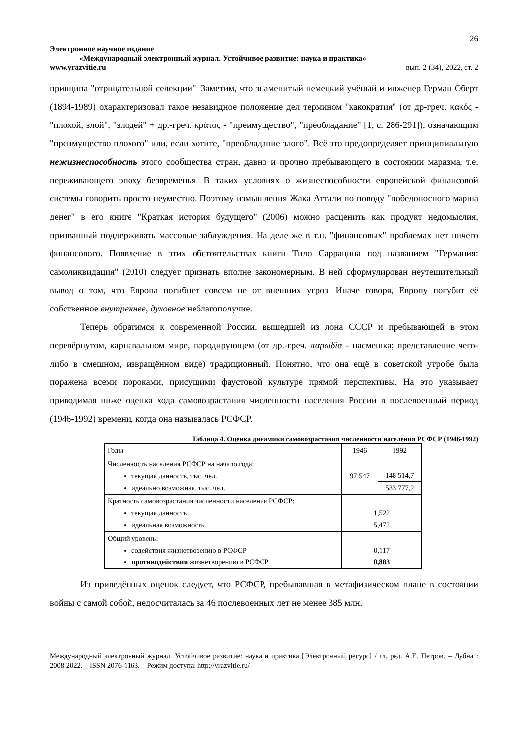26
Электронное научное издание
«Международный электронный журнал. Устойчивое развитие: наука и практика»
www.yrazvitie.ru вып. 2 (34), 2022, ст. 2
принципа "отрицательной селекции". Заметим, что знаменитый немецкий учёный и инженер Герман Оберт (1894-1989) охарактеризовал такое незавидное положение дел термином "какократия" (от др-греч. κακός - "плохой, злой", "злодей" + др.-греч. κράτος - "преимущество", "преобладание" [1, с. 286-291]), означающим "преимущество плохого" или, если хотите, "преобладание злого". Всё это предопределяет принципиальную нежизнеспособность этого сообщества стран, давно и прочно пребывающего в состоянии маразма, т.е. переживающего эпоху безвременья. В таких условиях о жизнеспособности европейской финансовой системы говорить просто неуместно. Поэтому измышления Жака Аттали по поводу "победоносного марша денег" в его книге "Краткая история будущего" (2006) можно расценить как продукт недомыслия, призванный поддерживать массовые заблуждения. На деле же в т.н. "финансовых" проблемах нет ничего финансового. Появление в этих обстоятельствах книги Тило Саррацина под названием "Германия: самоликвидация" (2010) следует признать вполне закономерным. В ней сформулирован неутешительный вывод о том, что Европа погибнет совсем не от внешних угроз. Иначе говоря, Европу погубит её собственное внутреннее, духовное неблагополучие.
Теперь обратимся к современной России, вышедшей из лона СССР и пребывающей в этом перевёрнутом, карнавальном мире, пародирующем (от др.-греч. παρωδία - насмешка; представление чего-либо в смешном, извращённом виде) традиционный. Понятно, что она ещё в советской утробе была поражена всеми пороками, присущими фаустовой культуре прямой перспективы. На это указывает приводимая ниже оценка хода самовозрастания численности населения России в послевоенный период (1946-1992) времени, когда она называлась РСФСР.
Таблица 4. Оценка динамики самовозрастания численности населения РСФСР (1946-1992)
| Годы | 1946 | 1992 |
| Численность населения РСФСР на начало года: текущая данность, тыс. чел. идеально возможная, тыс. чел. | 97 547 | 148 514,7 533 777,2 |
| Кратность самовозрастания численности населения РСФСР: текущая данность идеальная возможность | 1,522 5,472 | |
| Общий уровень: содействия жизнетворению в РСФСР противодействия жизнетворению в РСФСР | 0,117 0,883 | |
Из приведённых оценок следует, что РСФСР, пребывавшая в метафизическом плане в состоянии войны с самой собой, недосчиталась за 46 послевоенных лет не менее 385 млн.
Международный электронный журнал. Устойчивое развитие: наука и практика [Электронный ресурс] / гл. ред. А.Е. Петров. – Дубна : 2008-2022. – ISSN 2076-1163. – Режим доступа: http://yrazvitie.ru/